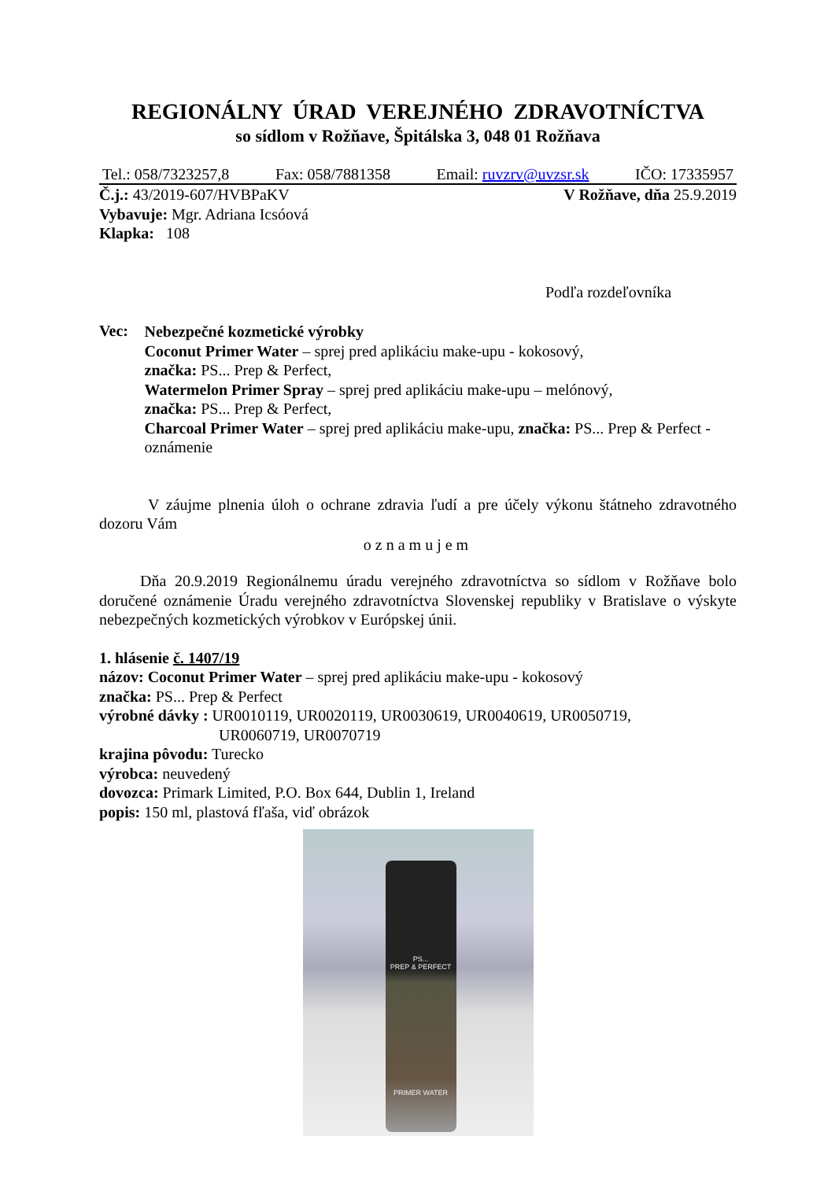REGIONÁLNY ÚRAD VEREJNÉHO ZDRAVOTNÍCTVA
so sídlom v Rožňave, Špitálska 3, 048 01 Rožňava
Tel.: 058/7323257,8 Fax: 058/7881358 Email: ruvzrv@uvzsr.sk IČO: 17335957
Č.j.: 43/2019-607/HVBPaKV V Rožňave, dňa 25.9.2019
Vybavuje: Mgr. Adriana Icsóová
Klapka: 108
Podľa rozdeľovníka
Vec:
Nebezpečné kozmetické výrobky
Coconut Primer Water – sprej pred aplikáciu make-upu - kokosový,
značka: PS... Prep & Perfect,
Watermelon Primer Spray – sprej pred aplikáciu make-upu – melónový,
značka: PS... Prep & Perfect,
Charcoal Primer Water – sprej pred aplikáciu make-upu, značka: PS... Prep & Perfect - oznámenie
V záujme plnenia úloh o ochrane zdravia ľudí a pre účely výkonu štátneho zdravotného dozoru Vám
oznamujem
Dňa 20.9.2019 Regionálnemu úradu verejného zdravotníctva so sídlom v Rožňave bolo doručené oznámenie Úradu verejného zdravotníctva Slovenskej republiky v Bratislave o výskyte nebezpečných kozmetických výrobkov v Európskej únii.
1. hlásenie č. 1407/19
názov: Coconut Primer Water – sprej pred aplikáciu make-upu - kokosový
značka: PS... Prep & Perfect
výrobné dávky : UR0010119, UR0020119, UR0030619, UR0040619, UR0050719,
UR0060719, UR0070719
krajina pôvodu: Turecko
výrobca: neuvedený
dovozca: Primark Limited, P.O. Box 644, Dublin 1, Ireland
popis: 150 ml, plastová fľaša, viď obrázok
PS...
PREP & PERFECT
PRIMER WATER